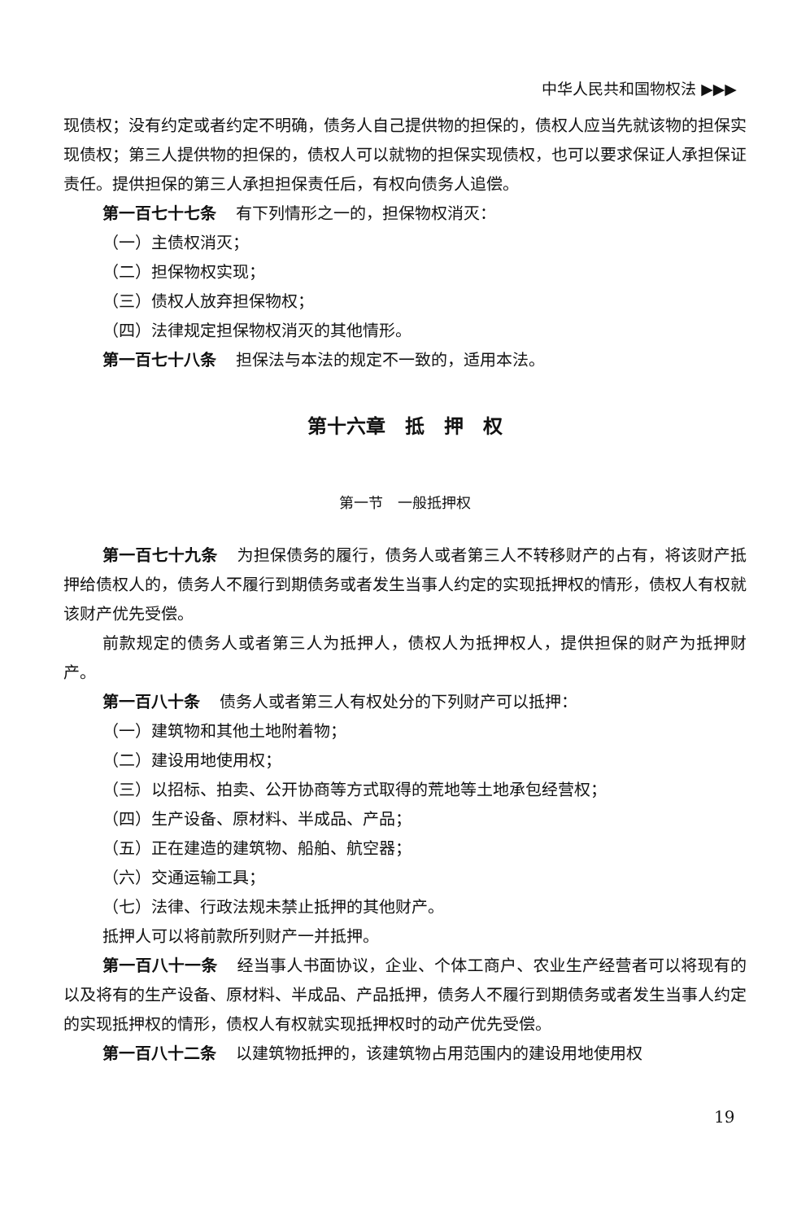中华人民共和国物权法 ▶▶▶
现债权；没有约定或者约定不明确，债务人自己提供物的担保的，债权人应当先就该物的担保实现债权；第三人提供物的担保的，债权人可以就物的担保实现债权，也可以要求保证人承担保证责任。提供担保的第三人承担担保责任后，有权向债务人追偿。
第一百七十七条 有下列情形之一的，担保物权消灭：
（一）主债权消灭；
（二）担保物权实现；
（三）债权人放弃担保物权；
（四）法律规定担保物权消灭的其他情形。
第一百七十八条 担保法与本法的规定不一致的，适用本法。
第十六章　抵　押　权
第一节　一般抵押权
第一百七十九条 为担保债务的履行，债务人或者第三人不转移财产的占有，将该财产抵押给债权人的，债务人不履行到期债务或者发生当事人约定的实现抵押权的情形，债权人有权就该财产优先受偿。
前款规定的债务人或者第三人为抵押人，债权人为抵押权人，提供担保的财产为抵押财产。
第一百八十条 债务人或者第三人有权处分的下列财产可以抵押：
（一）建筑物和其他土地附着物；
（二）建设用地使用权；
（三）以招标、拍卖、公开协商等方式取得的荒地等土地承包经营权；
（四）生产设备、原材料、半成品、产品；
（五）正在建造的建筑物、船舶、航空器；
（六）交通运输工具；
（七）法律、行政法规未禁止抵押的其他财产。
抵押人可以将前款所列财产一并抵押。
第一百八十一条 经当事人书面协议，企业、个体工商户、农业生产经营者可以将现有的以及将有的生产设备、原材料、半成品、产品抵押，债务人不履行到期债务或者发生当事人约定的实现抵押权的情形，债权人有权就实现抵押权时的动产优先受偿。
第一百八十二条 以建筑物抵押的，该建筑物占用范围内的建设用地使用权
19